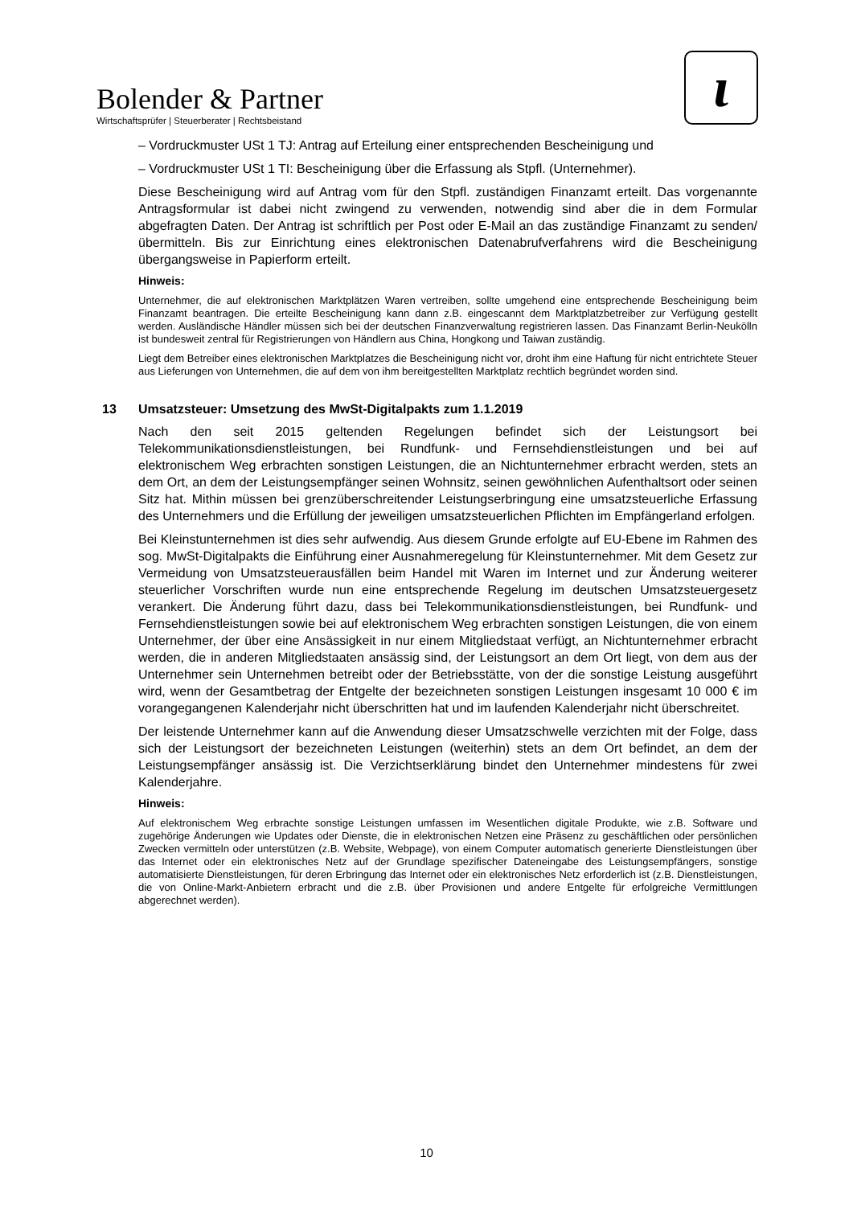Bolender & Partner
Wirtschaftsprüfer | Steuerberater | Rechtsbeistand
ɩ
– Vordruckmuster USt 1 TJ: Antrag auf Erteilung einer entsprechenden Bescheinigung und
– Vordruckmuster USt 1 TI: Bescheinigung über die Erfassung als Stpfl. (Unternehmer).
Diese Bescheinigung wird auf Antrag vom für den Stpfl. zuständigen Finanzamt erteilt. Das vorgenannte Antragsformular ist dabei nicht zwingend zu verwenden, notwendig sind aber die in dem Formular abgefragten Daten. Der Antrag ist schriftlich per Post oder E-Mail an das zuständige Finanzamt zu senden/übermitteln. Bis zur Einrichtung eines elektronischen Datenabrufverfahrens wird die Bescheinigung übergangsweise in Papierform erteilt.
Hinweis:
Unternehmer, die auf elektronischen Marktplätzen Waren vertreiben, sollte umgehend eine entsprechende Bescheinigung beim Finanzamt beantragen. Die erteilte Bescheinigung kann dann z.B. eingescannt dem Marktplatzbetreiber zur Verfügung gestellt werden. Ausländische Händler müssen sich bei der deutschen Finanzverwaltung registrieren lassen. Das Finanzamt Berlin-Neukölln ist bundesweit zentral für Registrierungen von Händlern aus China, Hongkong und Taiwan zuständig.
Liegt dem Betreiber eines elektronischen Marktplatzes die Bescheinigung nicht vor, droht ihm eine Haftung für nicht entrichtete Steuer aus Lieferungen von Unternehmen, die auf dem von ihm bereitgestellten Marktplatz rechtlich begründet worden sind.
13 Umsatzsteuer: Umsetzung des MwSt-Digitalpakts zum 1.1.2019
Nach den seit 2015 geltenden Regelungen befindet sich der Leistungsort bei Telekommunikationsdienstleistungen, bei Rundfunk- und Fernsehdienstleistungen und bei auf elektronischem Weg erbrachten sonstigen Leistungen, die an Nichtunternehmer erbracht werden, stets an dem Ort, an dem der Leistungsempfänger seinen Wohnsitz, seinen gewöhnlichen Aufenthaltsort oder seinen Sitz hat. Mithin müssen bei grenzüberschreitender Leistungserbringung eine umsatzsteuerliche Erfassung des Unternehmers und die Erfüllung der jeweiligen umsatzsteuerlichen Pflichten im Empfängerland erfolgen.
Bei Kleinstunternehmen ist dies sehr aufwendig. Aus diesem Grunde erfolgte auf EU-Ebene im Rahmen des sog. MwSt-Digitalpakts die Einführung einer Ausnahmeregelung für Kleinstunternehmer. Mit dem Gesetz zur Vermeidung von Umsatzsteuerausfällen beim Handel mit Waren im Internet und zur Änderung weiterer steuerlicher Vorschriften wurde nun eine entsprechende Regelung im deutschen Umsatzsteuergesetz verankert. Die Änderung führt dazu, dass bei Telekommunikationsdienstleistungen, bei Rundfunk- und Fernsehdienstleistungen sowie bei auf elektronischem Weg erbrachten sonstigen Leistungen, die von einem Unternehmer, der über eine Ansässigkeit in nur einem Mitgliedstaat verfügt, an Nichtunternehmer erbracht werden, die in anderen Mitgliedstaaten ansässig sind, der Leistungsort an dem Ort liegt, von dem aus der Unternehmer sein Unternehmen betreibt oder der Betriebsstätte, von der die sonstige Leistung ausgeführt wird, wenn der Gesamtbetrag der Entgelte der bezeichneten sonstigen Leistungen insgesamt 10 000 € im vorangegangenen Kalenderjahr nicht überschritten hat und im laufenden Kalenderjahr nicht überschreitet.
Der leistende Unternehmer kann auf die Anwendung dieser Umsatzschwelle verzichten mit der Folge, dass sich der Leistungsort der bezeichneten Leistungen (weiterhin) stets an dem Ort befindet, an dem der Leistungsempfänger ansässig ist. Die Verzichtserklärung bindet den Unternehmer mindestens für zwei Kalenderjahre.
Hinweis:
Auf elektronischem Weg erbrachte sonstige Leistungen umfassen im Wesentlichen digitale Produkte, wie z.B. Software und zugehörige Änderungen wie Updates oder Dienste, die in elektronischen Netzen eine Präsenz zu geschäftlichen oder persönlichen Zwecken vermitteln oder unterstützen (z.B. Website, Webpage), von einem Computer automatisch generierte Dienstleistungen über das Internet oder ein elektronisches Netz auf der Grundlage spezifischer Dateneingabe des Leistungsempfängers, sonstige automatisierte Dienstleistungen, für deren Erbringung das Internet oder ein elektronisches Netz erforderlich ist (z.B. Dienstleistungen, die von Online-Markt-Anbietern erbracht und die z.B. über Provisionen und andere Entgelte für erfolgreiche Vermittlungen abgerechnet werden).
10